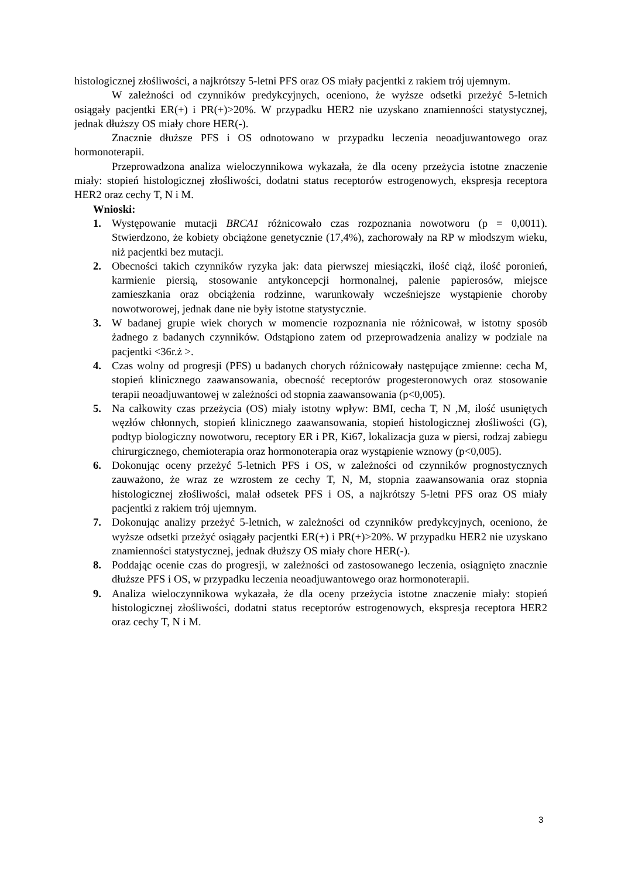histologicznej złośliwości, a najkrótszy 5-letni PFS oraz OS miały pacjentki z rakiem trój ujemnym.
W zależności od czynników predykcyjnych, oceniono, że wyższe odsetki przeżyć 5-letnich osiągały pacjentki ER(+) i PR(+)>20%. W przypadku HER2 nie uzyskano znamienności statystycznej, jednak dłuższy OS miały chore HER(-).
Znacznie dłuższe PFS i OS odnotowano w przypadku leczenia neoadjuwantowego oraz hormonoterapii.
Przeprowadzona analiza wieloczynnikowa wykazała, że dla oceny przeżycia istotne znaczenie miały: stopień histologicznej złośliwości, dodatni status receptorów estrogenowych, ekspresja receptora HER2 oraz cechy T, N i M.
Wnioski:
1. Występowanie mutacji BRCA1 różnicowało czas rozpoznania nowotworu (p = 0,0011). Stwierdzono, że kobiety obciążone genetycznie (17,4%), zachorowały na RP w młodszym wieku, niż pacjentki bez mutacji.
2. Obecności takich czynników ryzyka jak: data pierwszej miesiączki, ilość ciąż, ilość poronień, karmienie piersią, stosowanie antykoncepcji hormonalnej, palenie papierosów, miejsce zamieszkania oraz obciążenia rodzinne, warunkowały wcześniejsze wystąpienie choroby nowotworowej, jednak dane nie były istotne statystycznie.
3. W badanej grupie wiek chorych w momencie rozpoznania nie różnicował, w istotny sposób żadnego z badanych czynników. Odstąpiono zatem od przeprowadzenia analizy w podziale na pacjentki <36r.ż >.
4. Czas wolny od progresji (PFS) u badanych chorych różnicowały następujące zmienne: cecha M, stopień klinicznego zaawansowania, obecność receptorów progesteronowych oraz stosowanie terapii neoadjuwantowej w zależności od stopnia zaawansowania (p<0,005).
5. Na całkowity czas przeżycia (OS) miały istotny wpływ: BMI, cecha T, N ,M, ilość usuniętych węzłów chłonnych, stopień klinicznego zaawansowania, stopień histologicznej złośliwości (G), podtyp biologiczny nowotworu, receptory ER i PR, Ki67, lokalizacja guza w piersi, rodzaj zabiegu chirurgicznego, chemioterapia oraz hormonoterapia oraz wystąpienie wznowy (p<0,005).
6. Dokonując oceny przeżyć 5-letnich PFS i OS, w zależności od czynników prognostycznych zauważono, że wraz ze wzrostem ze cechy T, N, M, stopnia zaawansowania oraz stopnia histologicznej złośliwości, malał odsetek PFS i OS, a najkrótszy 5-letni PFS oraz OS miały pacjentki z rakiem trój ujemnym.
7. Dokonując analizy przeżyć 5-letnich, w zależności od czynników predykcyjnych, oceniono, że wyższe odsetki przeżyć osiągały pacjentki ER(+) i PR(+)>20%. W przypadku HER2 nie uzyskano znamienności statystycznej, jednak dłuższy OS miały chore HER(-).
8. Poddając ocenie czas do progresji, w zależności od zastosowanego leczenia, osiągnięto znacznie dłuższe PFS i OS, w przypadku leczenia neoadjuwantowego oraz hormonoterapii.
9. Analiza wieloczynnikowa wykazała, że dla oceny przeżycia istotne znaczenie miały: stopień histologicznej złośliwości, dodatni status receptorów estrogenowych, ekspresja receptora HER2 oraz cechy T, N i M.
3